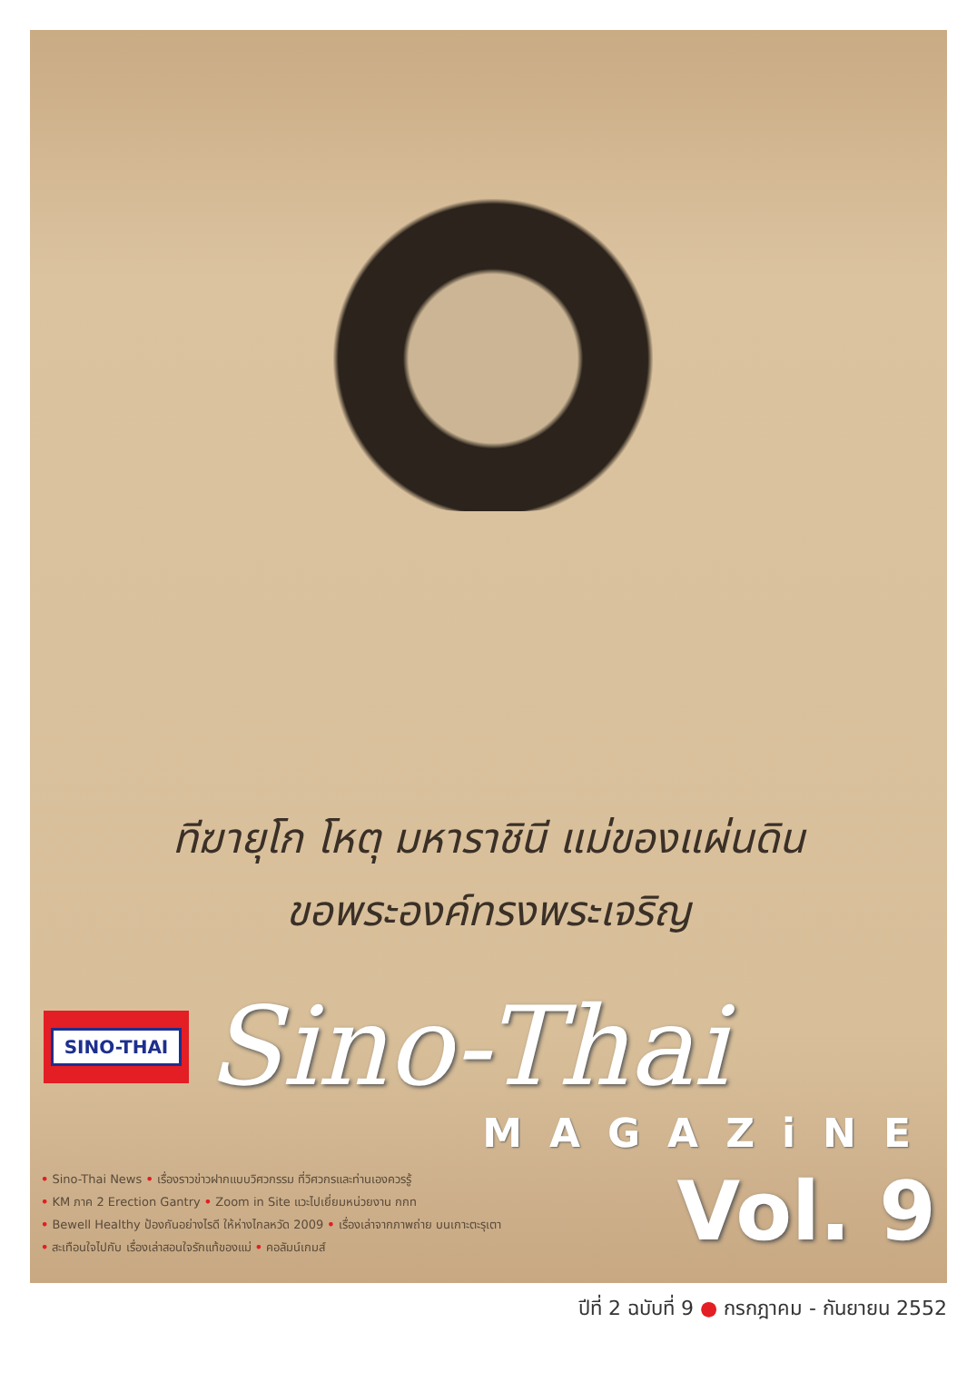ทีฆายุโก โหตุ มหาราชินี แม่ของแผ่นดิน
ขอพระองค์ทรงพระเจริญ
SINO-THAI
Sino-Thai
MAGAZiNE
• Sino-Thai News • เรื่องราวข่าวฝากแบบวิศวกรรม ที่วิศวกรและท่านเองควรรู้
• KM ภาค 2 Erection Gantry • Zoom in Site แวะไปเยี่ยมหน่วยงาน กกท
• Bewell Healthy ป้องกันอย่างไรดี ให้ห่างไกลหวัด 2009 • เรื่องเล่าจากภาพถ่าย บนเกาะตะรุเตา
• สะเทือนใจไปกับ เรื่องเล่าสอนใจรักแท้ของแม่ • คอลัมน์เกมส์
Vol. 9
ปีที่ 2 ฉบับที่ 9 ● กรกฎาคม - กันยายน 2552